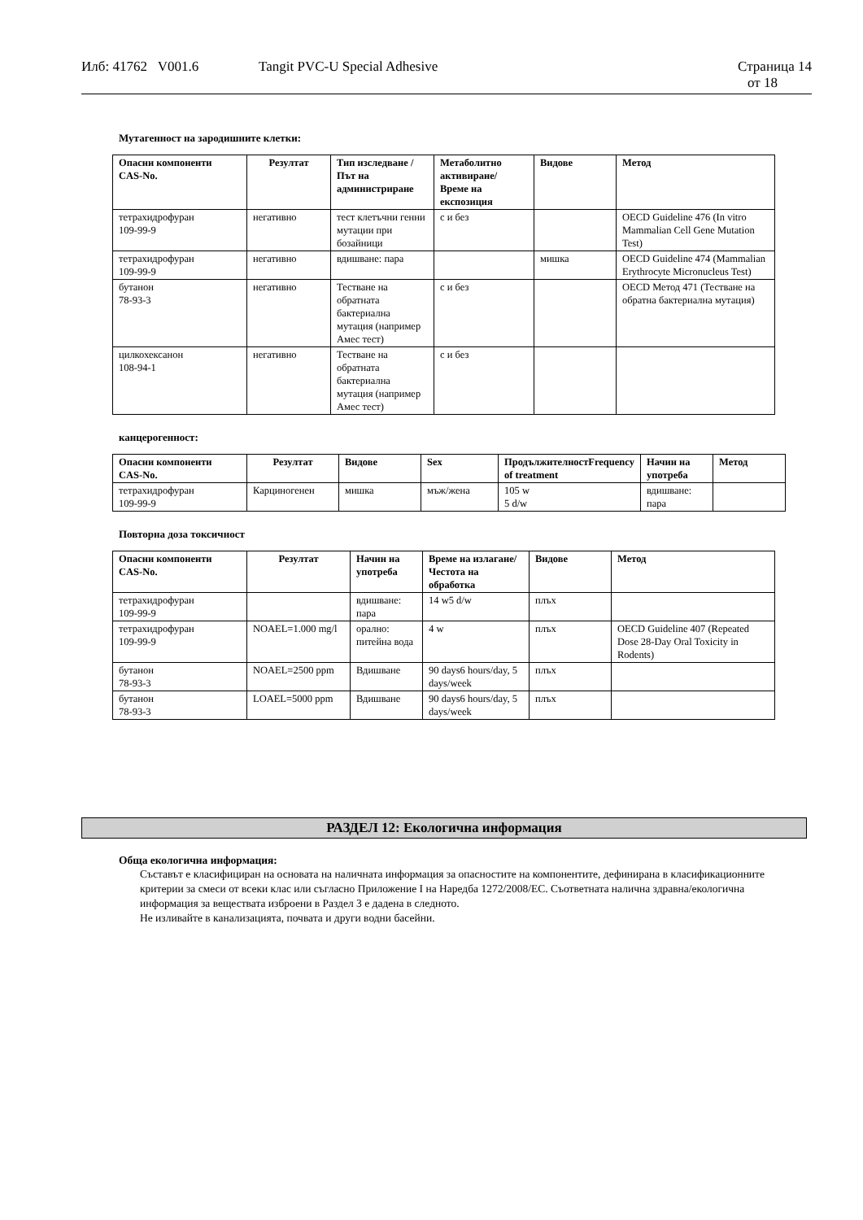Илб: 41762 V001.6 Tangit PVC-U Special Adhesive Страница 14
от 18
Мутагенност на зародишните клетки:
| Опасни компоненти CAS-No. | Резултат | Тип изследване / Път на администриране | Метаболитно активиране/ Време на експозиция | Видове | Метод |
| --- | --- | --- | --- | --- | --- |
| тетрахидрофуран 109-99-9 | негативно | тест клетъчни генни мутации при бозайници | с и без | | OECD Guideline 476 (In vitro Mammalian Cell Gene Mutation Test) |
| тетрахидрофуран 109-99-9 | негативно | вдишване: пара | | мишка | OECD Guideline 474 (Mammalian Erythrocyte Micronucleus Test) |
| бутанон 78-93-3 | негативно | Тестване на обратната бактериална мутация (например Амес тест) | с и без | | OECD Метод 471 (Тестване на обратна бактериална мутация) |
| цилкохексанон 108-94-1 | негативно | Тестване на обратната бактериална мутация (например Амес тест) | с и без | | |
канцерогенност:
| Опасни компоненти CAS-No. | Резултат | Видове | Sex | ПродължителностFrequency of treatment | Начин на употреба | Метод |
| --- | --- | --- | --- | --- | --- | --- |
| тетрахидрофуран 109-99-9 | Карциногенен | мишка | мъж/жена | 105 w 5 d/w | вдишване: пара | |
Повторна доза токсичност
| Опасни компоненти CAS-No. | Резултат | Начин на употреба | Време на излагане/ Честота на обработка | Видове | Метод |
| --- | --- | --- | --- | --- | --- |
| тетрахидрофуран 109-99-9 | | вдишване: пара | 14 w5 d/w | плъх | |
| тетрахидрофуран 109-99-9 | NOAEL=1.000 mg/l | орално: питейна вода | 4 w | плъх | OECD Guideline 407 (Repeated Dose 28-Day Oral Toxicity in Rodents) |
| бутанон 78-93-3 | NOAEL=2500 ppm | Вдишване | 90 days6 hours/day, 5 days/week | плъх | |
| бутанон 78-93-3 | LOAEL=5000 ppm | Вдишване | 90 days6 hours/day, 5 days/week | плъх | |
РАЗДЕЛ 12: Екологична информация
Обща екологична информация:
Съставът е класифициран на основата на наличната информация за опасностите на компонентите, дефинирана в класификационните критерии за смеси от всеки клас или съгласно Приложение I на Наредба 1272/2008/ЕС. Съответната налична здравна/екологична информация за веществата изброени в Раздел 3 е дадена в следното.
Не изливайте в канализацията, почвата и други водни басейни.